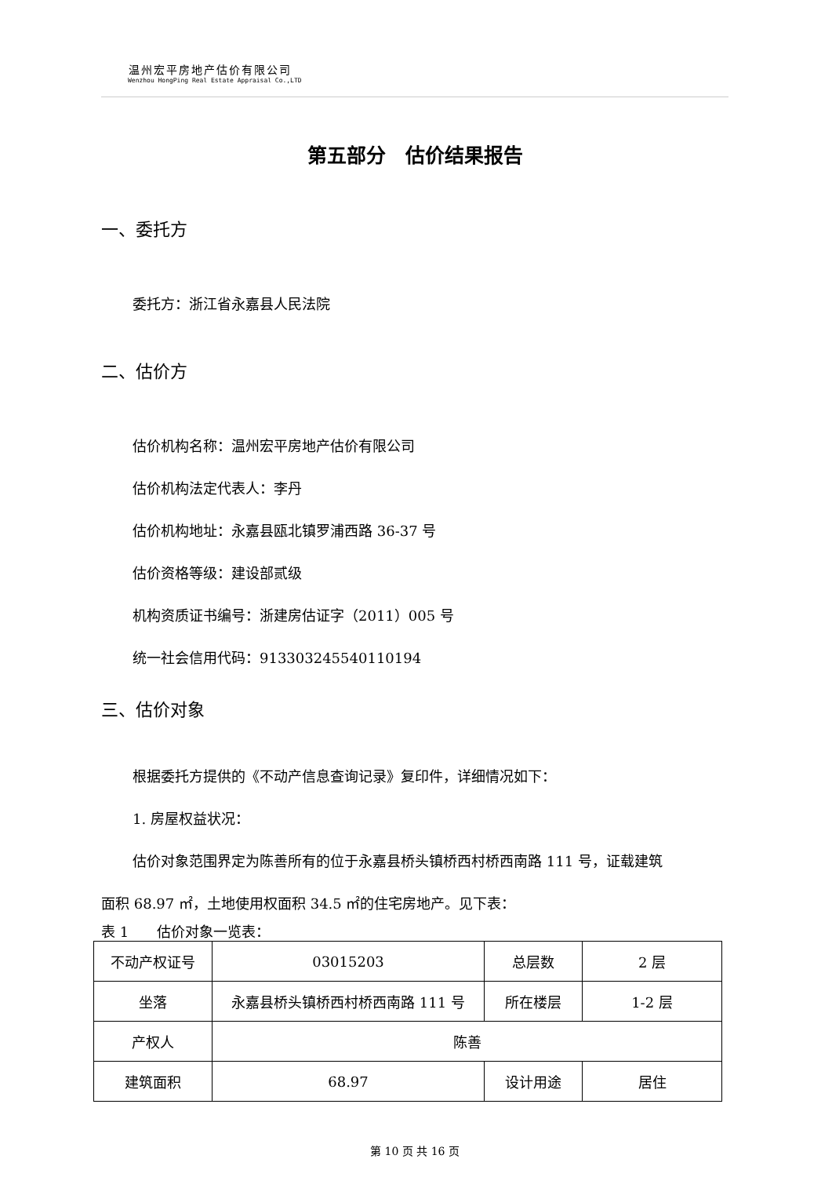温州宏平房地产估价有限公司
Wenzhou HongPing Real Estate Appraisal Co.,LTD
第五部分　估价结果报告
一、委托方
委托方：浙江省永嘉县人民法院
二、估价方
估价机构名称：温州宏平房地产估价有限公司
估价机构法定代表人：李丹
估价机构地址：永嘉县瓯北镇罗浦西路 36-37 号
估价资格等级：建设部贰级
机构资质证书编号：浙建房估证字（2011）005 号
统一社会信用代码：91330324554011019​4
三、估价对象
根据委托方提供的《不动产信息查询记录》复印件，详细情况如下：
1. 房屋权益状况：
估价对象范围界定为陈善所有的位于永嘉县桥头镇桥西村桥西南路 111 号，证载建筑
面积 68.97 ㎡，土地使用权面积 34.5 ㎡的住宅房地产。见下表：
表 1　　估价对象一览表：
| 不动产权证号 | 03015203 | 总层数 | 2 层 |
| 坐落 | 永嘉县桥头镇桥西村桥西南路 111 号 | 所在楼层 | 1-2 层 |
| 产权人 | 陈善 | | |
| 建筑面积 | 68.97 | 设计用途 | 居住 |
第 10 页 共 16 页